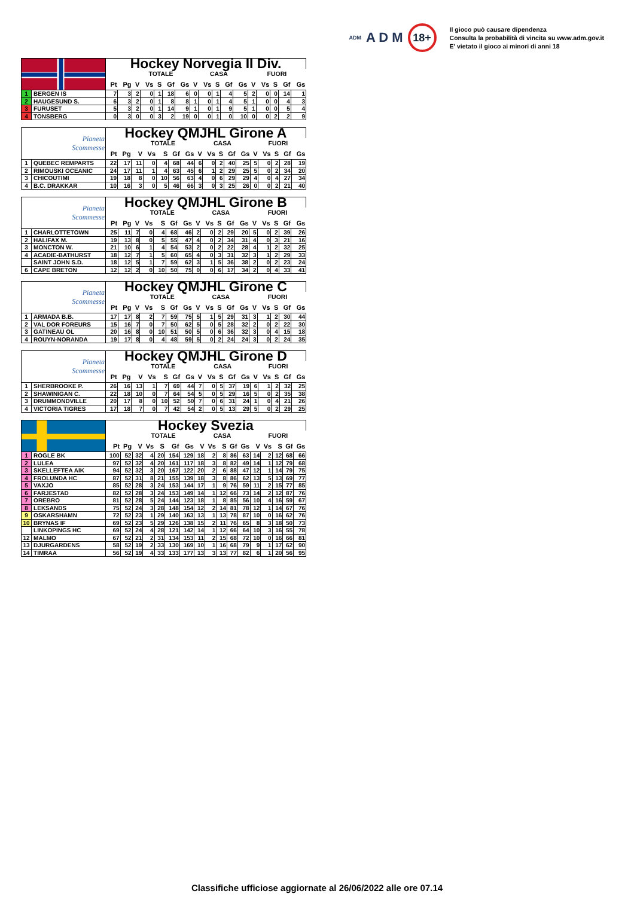ADM A D M
18+
Il gioco può causare dipendenza
Consulta la probabilità di vincita su www.adm.gov.it
E' vietato il gioco ai minori di anni 18
| | | Hockey Norvegia II Div. | | | | | | | | | | | | | | | | |
| | | | | TOTALE | | | | | CASA | | | | | FUORI | | | | |
| | | Pt | Pg | V | Vs | S | Gf | Gs | V | Vs | S | Gf | Gs | V | Vs | S | Gf | Gs |
| 1 | BERGEN IS | 7 | 3 | 2 | 0 | 1 | 18 | 6 | 0 | 0 | 1 | 4 | 5 | 2 | 0 | 0 | 14 | 1 |
| 2 | HAUGESUND S. | 6 | 3 | 2 | 0 | 1 | 8 | 8 | 1 | 0 | 1 | 4 | 5 | 1 | 0 | 0 | 4 | 3 |
| 3 | FURUSET | 5 | 3 | 2 | 0 | 1 | 14 | 9 | 1 | 0 | 1 | 9 | 5 | 1 | 0 | 0 | 5 | 4 |
| 4 | TONSBERG | 0 | 3 | 0 | 0 | 3 | 2 | 19 | 0 | 0 | 1 | 0 | 10 | 0 | 0 | 2 | 2 | 9 |
| Pianeta Scommesse | | Hockey QMJHL Girone A | | | | | | | | | | | | | | | | |
| | | | | TOTALE | | | | | CASA | | | | | FUORI | | | | |
| | | Pt | Pg | V | Vs | S | Gf | Gs | V | Vs | S | Gf | Gs | V | Vs | S | Gf | Gs |
| 1 | QUEBEC REMPARTS | 22 | 17 | 11 | 0 | 4 | 68 | 44 | 6 | 0 | 2 | 40 | 25 | 5 | 0 | 2 | 28 | 19 |
| 2 | RIMOUSKI OCEANIC | 24 | 17 | 11 | 1 | 4 | 63 | 45 | 6 | 1 | 2 | 29 | 25 | 5 | 0 | 2 | 34 | 20 |
| 3 | CHICOUTIMI | 19 | 18 | 8 | 0 | 10 | 56 | 63 | 4 | 0 | 6 | 29 | 29 | 4 | 0 | 4 | 27 | 34 |
| 4 | B.C. DRAKKAR | 10 | 16 | 3 | 0 | 5 | 46 | 66 | 3 | 0 | 3 | 25 | 26 | 0 | 0 | 2 | 21 | 40 |
| Pianeta Scommesse | | Hockey QMJHL Girone B | | | | | | | | | | | | | | | | |
| | | | | TOTALE | | | | | CASA | | | | | FUORI | | | | |
| | | Pt | Pg | V | Vs | S | Gf | Gs | V | Vs | S | Gf | Gs | V | Vs | S | Gf | Gs |
| 1 | CHARLOTTETOWN | 25 | 11 | 7 | 0 | 4 | 68 | 46 | 2 | 0 | 2 | 29 | 20 | 5 | 0 | 2 | 39 | 26 |
| 2 | HALIFAX M. | 19 | 13 | 8 | 0 | 5 | 55 | 47 | 4 | 0 | 2 | 34 | 31 | 4 | 0 | 3 | 21 | 16 |
| 3 | MONCTON W. | 21 | 10 | 6 | 1 | 4 | 54 | 53 | 2 | 0 | 2 | 22 | 28 | 4 | 1 | 2 | 32 | 25 |
| 4 | ACADIE-BATHURST | 18 | 12 | 7 | 1 | 5 | 60 | 65 | 4 | 0 | 3 | 31 | 32 | 3 | 1 | 2 | 29 | 33 |
| | SAINT JOHN S.D. | 18 | 12 | 5 | 1 | 7 | 59 | 62 | 3 | 1 | 5 | 36 | 38 | 2 | 0 | 2 | 23 | 24 |
| 6 | CAPE BRETON | 12 | 12 | 2 | 0 | 10 | 50 | 75 | 0 | 0 | 6 | 17 | 34 | 2 | 0 | 4 | 33 | 41 |
| Pianeta Scommesse | | Hockey QMJHL Girone C | | | | | | | | | | | | | | | | |
| | | | | TOTALE | | | | | CASA | | | | | FUORI | | | | |
| | | Pt | Pg | V | Vs | S | Gf | Gs | V | Vs | S | Gf | Gs | V | Vs | S | Gf | Gs |
| 1 | ARMADA B.B. | 17 | 17 | 8 | 2 | 7 | 59 | 75 | 5 | 1 | 5 | 29 | 31 | 3 | 1 | 2 | 30 | 44 |
| 2 | VAL DOR FOREURS | 15 | 16 | 7 | 0 | 7 | 50 | 62 | 5 | 0 | 5 | 28 | 32 | 2 | 0 | 2 | 22 | 30 |
| 3 | GATINEAU OL | 20 | 16 | 8 | 0 | 10 | 51 | 50 | 5 | 0 | 6 | 36 | 32 | 3 | 0 | 4 | 15 | 18 |
| 4 | ROUYN-NORANDA | 19 | 17 | 8 | 0 | 4 | 48 | 59 | 5 | 0 | 2 | 24 | 24 | 3 | 0 | 2 | 24 | 35 |
| Pianeta Scommesse | | Hockey QMJHL Girone D | | | | | | | | | | | | | | | | |
| | | | | TOTALE | | | | | CASA | | | | | FUORI | | | | |
| | | Pt | Pg | V | Vs | S | Gf | Gs | V | Vs | S | Gf | Gs | V | Vs | S | Gf | Gs |
| 1 | SHERBROOKE P. | 26 | 16 | 13 | 1 | 7 | 69 | 44 | 7 | 0 | 5 | 37 | 19 | 6 | 1 | 2 | 32 | 25 |
| 2 | SHAWINIGAN C. | 22 | 18 | 10 | 0 | 7 | 64 | 54 | 5 | 0 | 5 | 29 | 16 | 5 | 0 | 2 | 35 | 38 |
| 3 | DRUMMONDVILLE | 20 | 17 | 8 | 0 | 10 | 52 | 50 | 7 | 0 | 6 | 31 | 24 | 1 | 0 | 4 | 21 | 26 |
| 4 | VICTORIA TIGRES | 17 | 18 | 7 | 0 | 7 | 42 | 54 | 2 | 0 | 5 | 13 | 29 | 5 | 0 | 2 | 29 | 25 |
| | | Hockey Svezia | | | | | | | | | | | | | | | | |
| | | | | TOTALE | | | | | CASA | | | | | FUORI | | | | |
| | | Pt | Pg | V | Vs | S | Gf | Gs | V | Vs | S | Gf | Gs | V | Vs | S | Gf | Gs |
| 1 | ROGLE BK | 100 | 52 | 32 | 4 | 20 | 154 | 129 | 18 | 2 | 8 | 86 | 63 | 14 | 2 | 12 | 68 | 66 |
| 2 | LULEA | 97 | 52 | 32 | 4 | 20 | 161 | 117 | 18 | 3 | 8 | 82 | 49 | 14 | 1 | 12 | 79 | 68 |
| 3 | SKELLEFTEA AIK | 94 | 52 | 32 | 3 | 20 | 167 | 122 | 20 | 2 | 6 | 88 | 47 | 12 | 1 | 14 | 79 | 75 |
| 4 | FROLUNDA HC | 87 | 52 | 31 | 8 | 21 | 155 | 139 | 18 | 3 | 8 | 86 | 62 | 13 | 5 | 13 | 69 | 77 |
| 5 | VAXJO | 85 | 52 | 28 | 3 | 24 | 153 | 144 | 17 | 1 | 9 | 76 | 59 | 11 | 2 | 15 | 77 | 85 |
| 6 | FARJESTAD | 82 | 52 | 28 | 3 | 24 | 153 | 149 | 14 | 1 | 12 | 66 | 73 | 14 | 2 | 12 | 87 | 76 |
| 7 | OREBRO | 81 | 52 | 28 | 5 | 24 | 144 | 123 | 18 | 1 | 8 | 85 | 56 | 10 | 4 | 16 | 59 | 67 |
| 8 | LEKSANDS | 75 | 52 | 24 | 3 | 28 | 148 | 154 | 12 | 2 | 14 | 81 | 78 | 12 | 1 | 14 | 67 | 76 |
| 9 | OSKARSHAMN | 72 | 52 | 23 | 1 | 29 | 140 | 163 | 13 | 1 | 13 | 78 | 87 | 10 | 0 | 16 | 62 | 76 |
| 10 | BRYNAS IF | 69 | 52 | 23 | 5 | 29 | 126 | 138 | 15 | 2 | 11 | 76 | 65 | 8 | 3 | 18 | 50 | 73 |
| | LINKOPINGS HC | 69 | 52 | 24 | 4 | 28 | 121 | 142 | 14 | 1 | 12 | 66 | 64 | 10 | 3 | 16 | 55 | 78 |
| 12 | MALMO | 67 | 52 | 21 | 2 | 31 | 134 | 153 | 11 | 2 | 15 | 68 | 72 | 10 | 0 | 16 | 66 | 81 |
| 13 | DJURGARDENS | 58 | 52 | 19 | 2 | 33 | 130 | 169 | 10 | 1 | 16 | 68 | 79 | 9 | 1 | 17 | 62 | 90 |
| 14 | TIMRAA | 56 | 52 | 19 | 4 | 33 | 133 | 177 | 13 | 3 | 13 | 77 | 82 | 6 | 1 | 20 | 56 | 95 |
Classifiche ufficiose aggiornate al 26/06/2022 alle ore 07.14